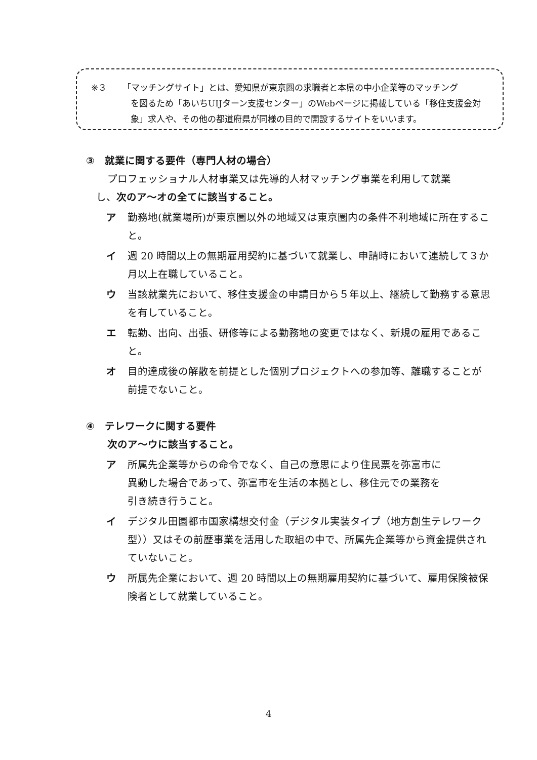※３ 「マッチングサイト」とは、愛知県が東京圏の求職者と本県の中小企業等のマッチング
を図るため「あいちUIJターン支援センター」のWebページに掲載している「移住支援金対象」求人や、その他の都道府県が同様の目的で開設するサイトをいいます。
③　就業に関する要件（専門人材の場合）
プロフェッショナル人材事業又は先導的人材マッチング事業を利用して就業
し、次のア～オの全てに該当すること。
ア 勤務地(就業場所)が東京圏以外の地域又は東京圏内の条件不利地域に所在すること。
イ 週 20 時間以上の無期雇用契約に基づいて就業し、申請時において連続して３か月以上在職していること。
ウ 当該就業先において、移住支援金の申請日から５年以上、継続して勤務する意思を有していること。
エ 転勤、出向、出張、研修等による勤務地の変更ではなく、新規の雇用であること。
オ 目的達成後の解散を前提とした個別プロジェクトへの参加等、離職することが前提でないこと。
④　テレワークに関する要件
次のア～ウに該当すること。
ア 所属先企業等からの命令でなく、自己の意思により住民票を弥富市に
異動した場合であって、弥富市を生活の本拠とし、移住元での業務を
引き続き行うこと。
イ デジタル田園都市国家構想交付金（デジタル実装タイプ（地方創生テレワーク型））又はその前歴事業を活用した取組の中で、所属先企業等から資金提供されていないこと。
ウ 所属先企業において、週 20 時間以上の無期雇用契約に基づいて、雇用保険被保険者として就業していること。
4